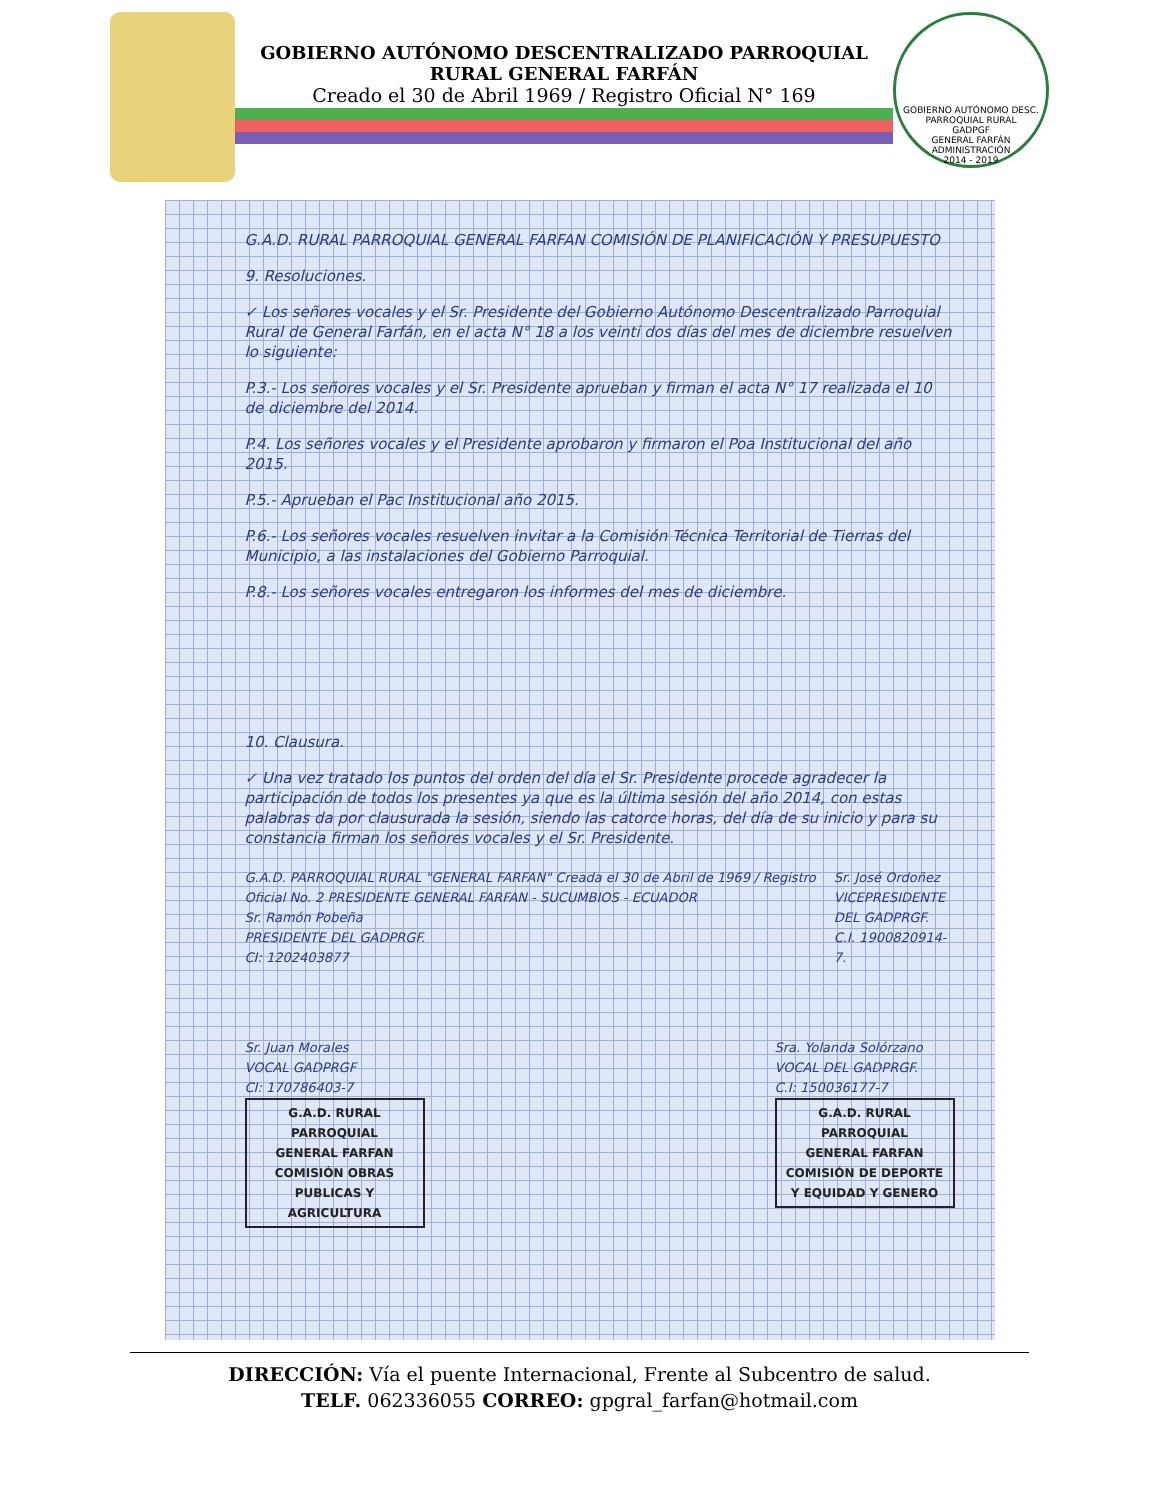GOBIERNO AUTÓNOMO DESCENTRALIZADO PARROQUIAL RURAL GENERAL FARFÁN
Creado el 30 de Abril 1969 / Registro Oficial N° 169
GOBIERNO AUTÓNOMO DESC. PARROQUIAL RURAL
GADPGF
GENERAL FARFÁN
ADMINISTRACIÓN
2014 - 2019
G.A.D. RURAL PARROQUIAL GENERAL FARFAN COMISIÓN DE PLANIFICACIÓN Y PRESUPUESTO
9. Resoluciones.
✓ Los señores vocales y el Sr. Presidente del Gobierno Autónomo Descentralizado Parroquial Rural de General Farfán, en el acta N° 18 a los veinti dos días del mes de diciembre resuelven lo siguiente:
P.3.- Los señores vocales y el Sr. Presidente aprueban y firman el acta N° 17 realizada el 10 de diciembre del 2014.
P.4. Los señores vocales y el Presidente aprobaron y firmaron el Poa Institucional del año 2015.
P.5.- Aprueban el Pac Institucional año 2015.
P.6.- Los señores vocales resuelven invitar a la Comisión Técnica Territorial de Tierras del Municipio, a las instalaciones del Gobierno Parroquial.
P.8.- Los señores vocales entregaron los informes del mes de diciembre.
10. Clausura.
✓ Una vez tratado los puntos del orden del día el Sr. Presidente procede agradecer la participación de todos los presentes ya que es la última sesión del año 2014, con estas palabras da por clausurada la sesión, siendo las catorce horas, del día de su inicio y para su constancia firman los señores vocales y el Sr. Presidente.
G.A.D. PARROQUIAL RURAL "GENERAL FARFAN" Creada el 30 de Abril de 1969 / Registro Oficial No. 2 PRESIDENTE GENERAL FARFAN - SUCUMBIOS - ECUADOR
Sr. Ramón Pobeña
PRESIDENTE DEL GADPRGF.
CI: 1202403877
Sr. José Ordoñez
VICEPRESIDENTE DEL GADPRGF.
C.I. 1900820914-7.
Sr. Juan Morales
VOCAL GADPRGF
CI: 170786403-7
G.A.D. RURAL PARROQUIAL
GENERAL FARFAN
COMISIÓN OBRAS PUBLICAS Y AGRICULTURA
Sra. Yolanda Solórzano
VOCAL DEL GADPRGF.
C.I: 150036177-7
G.A.D. RURAL PARROQUIAL
GENERAL FARFAN
COMISIÓN DE DEPORTE Y EQUIDAD Y GENERO
DIRECCIÓN: Vía el puente Internacional, Frente al Subcentro de salud.
TELF. 062336055 CORREO: gpgral_farfan@hotmail.com